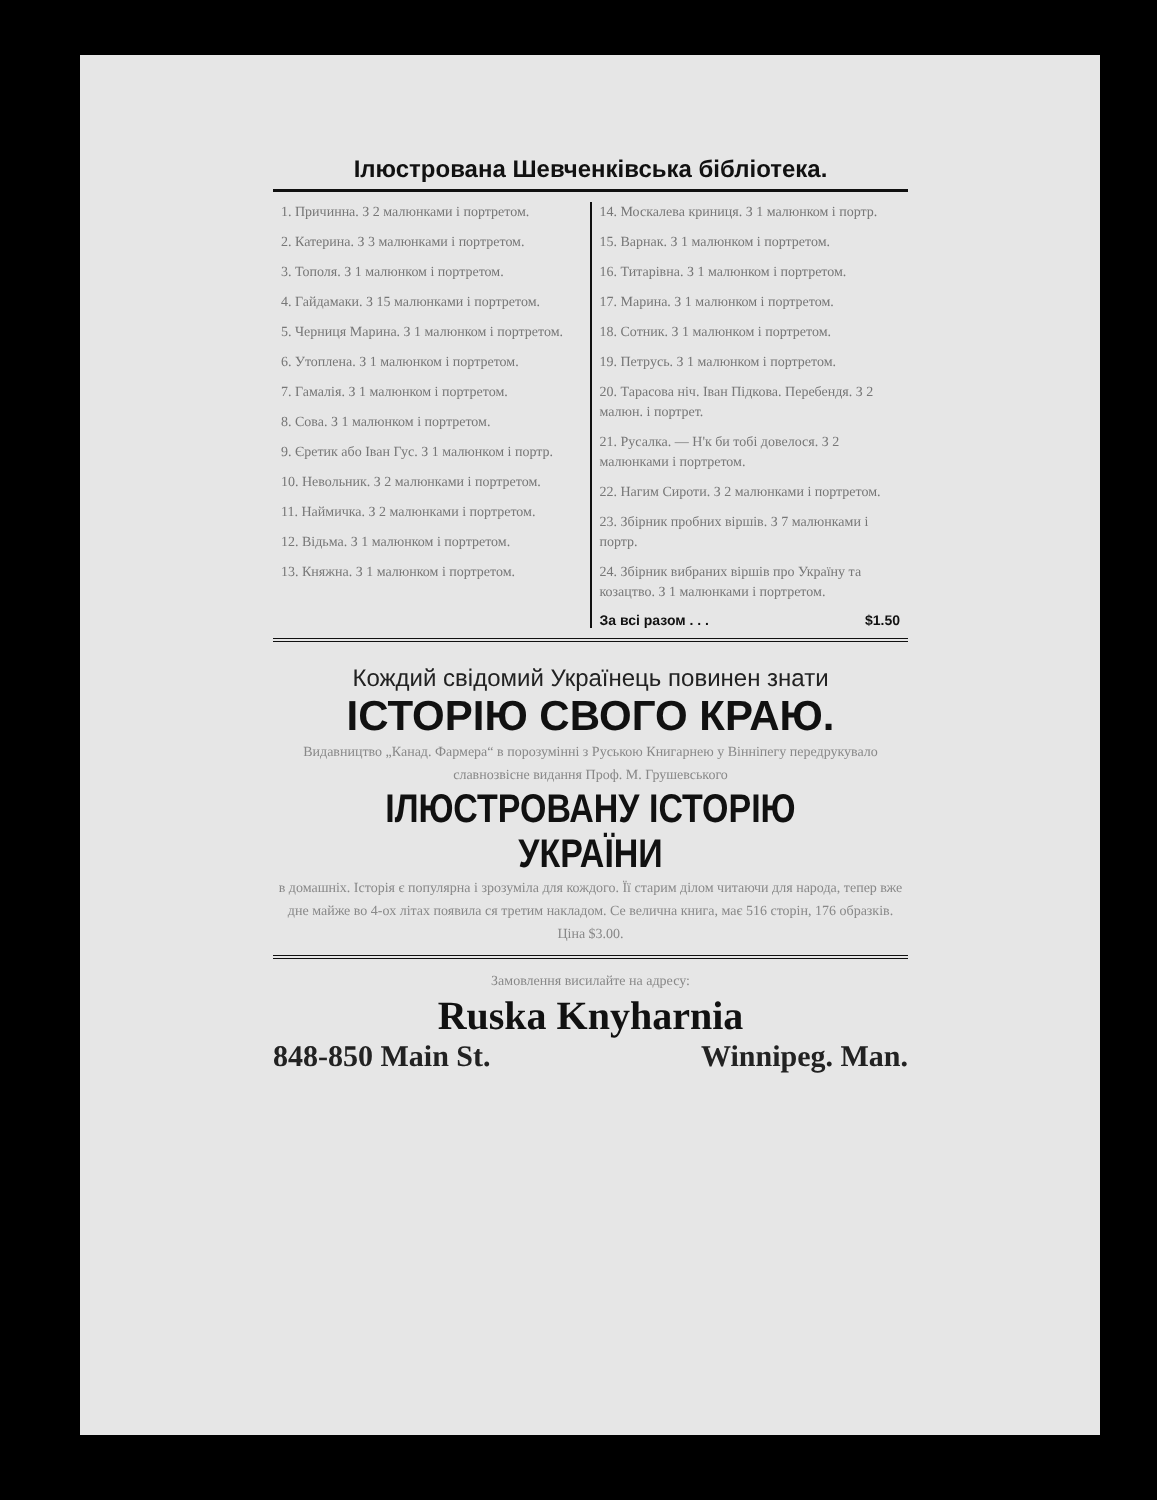Ілюстрована Шевченківська бібліотека.
1. Причинна. З 2 малюнками і портретом.
2. Катерина. З 3 малюнками і портретом.
3. Тополя. З 1 малюнком і портретом.
4. Гайдамаки. З 15 малюнками і портретом.
5. Черниця Марина. З 1 малюнком і портретом.
6. Утоплена. З 1 малюнком і портретом.
7. Гамалія. З 1 малюнком і портретом.
8. Сова. З 1 малюнком і портретом.
9. Єретик або Іван Гус. З 1 малюнком і портр.
10. Невольник. З 2 малюнками і портретом.
11. Наймичка. З 2 малюнками і портретом.
12. Відьма. З 1 малюнком і портретом.
13. Княжна. З 1 малюнком і портретом.
14. Москалева криниця. З 1 малюнком і портр.
15. Варнак. З 1 малюнком і портретом.
16. Титарівна. З 1 малюнком і портретом.
17. Марина. З 1 малюнком і портретом.
18. Сотник. З 1 малюнком і портретом.
19. Петрусь. З 1 малюнком і портретом.
20. Тарасова ніч. Іван Підкова. Перебендя. З 2 малюн. і портрет.
21. Русалка. — Н'к би тобі довелося. З 2 малюнками і портретом.
22. Нагим Сироти. З 2 малюнками і портретом.
23. Збірник пробних віршів. З 7 малюнками і портр.
24. Збірник вибраних віршів про Україну та козацтво. З 1 малюнками і портретом.
За всі разом . . . $1.50
Кождий свідомий Українець повинен знати
ІСТОРІЮ СВОГО КРАЮ.
Видавництво „Канад. Фармера“ в порозумінні з Руською Книгарнею у Вінніпегу передрукувало славнозвісне видання Проф. М. Грушевського
ІЛЮСТРОВАНУ ІСТОРІЮ УКРАЇНИ
в домашніх. Історія є популярна і зрозуміла для кождого. Її старим ділом читаючи для народа, тепер вже дне майже во 4-ох літах появила ся третим накладом. Се велична книга, має 516 сторін, 176 образків. Ціна $3.00.
Замовлення висилайте на адресу:
Ruska Knyharnia
848-850 Main St. Winnipeg. Man.